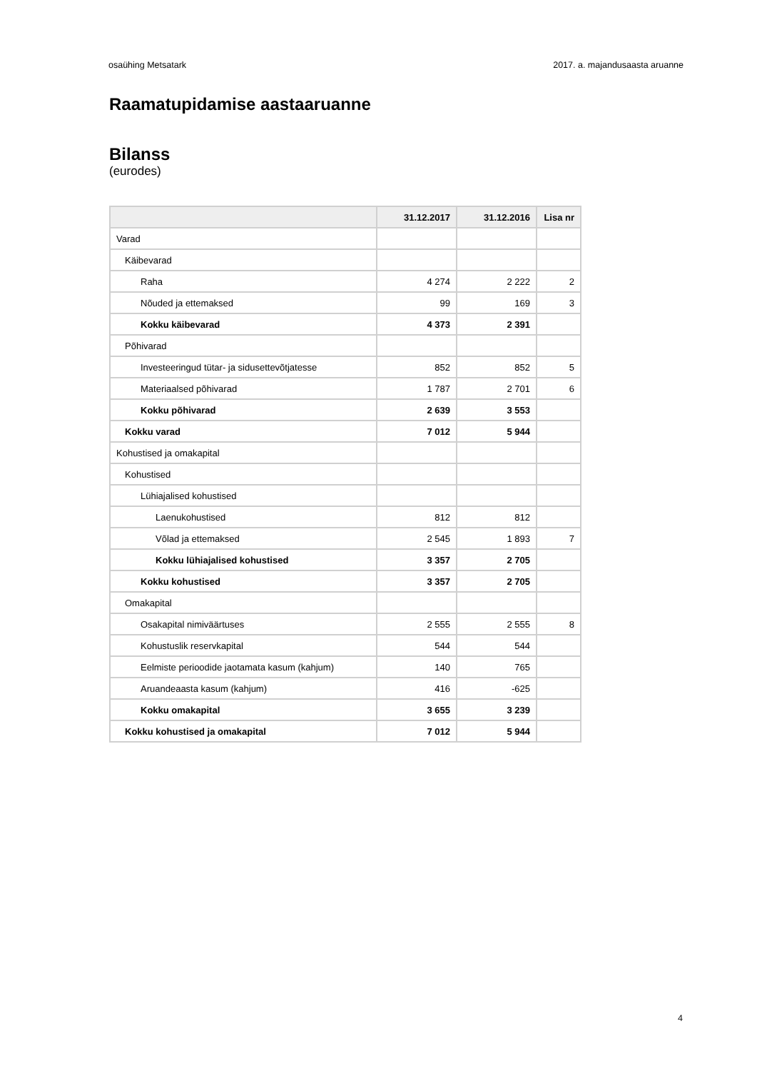osaühing Metsatark 2017. a. majandusaasta aruanne
Raamatupidamise aastaaruanne
Bilanss
(eurodes)
| | 31.12.2017 | 31.12.2016 | Lisa nr |
| --- | --- | --- | --- |
| Varad | | | |
| Käibevarad | | | |
| Raha | 4 274 | 2 222 | 2 |
| Nõuded ja ettemaksed | 99 | 169 | 3 |
| Kokku käibevarad | 4 373 | 2 391 | |
| Põhivarad | | | |
| Investeeringud tütar- ja sidusettevõtjatesse | 852 | 852 | 5 |
| Materiaalsed põhivarad | 1 787 | 2 701 | 6 |
| Kokku põhivarad | 2 639 | 3 553 | |
| Kokku varad | 7 012 | 5 944 | |
| Kohustised ja omakapital | | | |
| Kohustised | | | |
| Lühiajalised kohustised | | | |
| Laenukohustised | 812 | 812 | |
| Võlad ja ettemaksed | 2 545 | 1 893 | 7 |
| Kokku lühiajalised kohustised | 3 357 | 2 705 | |
| Kokku kohustised | 3 357 | 2 705 | |
| Omakapital | | | |
| Osakapital nimiväärtuses | 2 555 | 2 555 | 8 |
| Kohustuslik reservkapital | 544 | 544 | |
| Eelmiste perioodide jaotamata kasum (kahjum) | 140 | 765 | |
| Aruandeaasta kasum (kahjum) | 416 | -625 | |
| Kokku omakapital | 3 655 | 3 239 | |
| Kokku kohustised ja omakapital | 7 012 | 5 944 | |
4